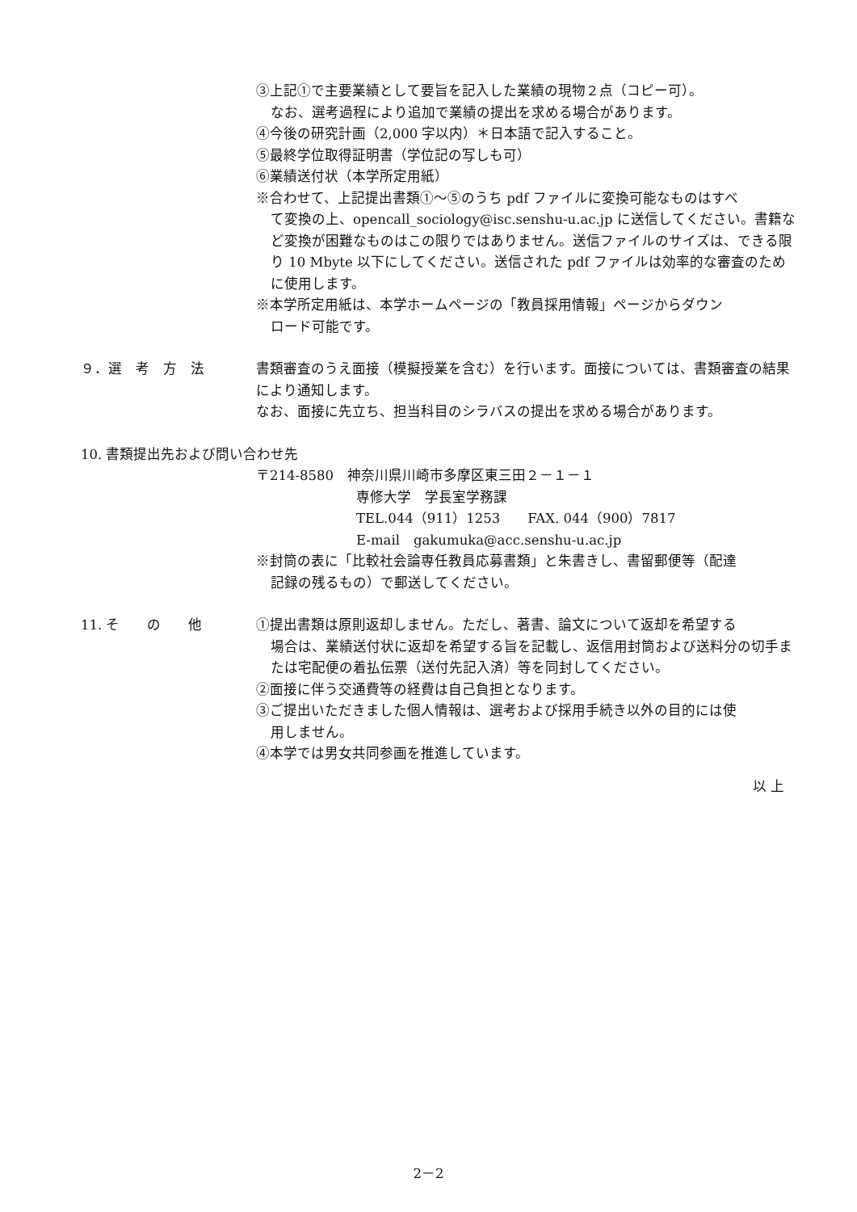③上記①で主要業績として要旨を記入した業績の現物２点（コピー可）。
なお、選考過程により追加で業績の提出を求める場合があります。
④今後の研究計画（2,000 字以内）＊日本語で記入すること。
⑤最終学位取得証明書（学位記の写しも可）
⑥業績送付状（本学所定用紙）
※合わせて、上記提出書類①～⑤のうち pdf ファイルに変換可能なものはすべ
て変換の上、opencall_sociology@isc.senshu-u.ac.jp に送信してください。書籍など変換が困難なものはこの限りではありません。送信ファイルのサイズは、できる限り 10 Mbyte 以下にしてください。送信された pdf ファイルは効率的な審査のために使用します。
※本学所定用紙は、本学ホームページの「教員採用情報」ページからダウン
ロード可能です。
９．選　考　方　法 書類審査のうえ面接（模擬授業を含む）を行います。面接については、書類審査の結果により通知します。
なお、面接に先立ち、担当科目のシラバスの提出を求める場合があります。
10. 書類提出先および問い合わせ先
〒214-8580　神奈川県川崎市多摩区東三田２－１－１
専修大学　学長室学務課
TEL.044（911）1253　　FAX. 044（900）7817
E-mail　gakumuka@acc.senshu-u.ac.jp
※封筒の表に「比較社会論専任教員応募書類」と朱書きし、書留郵便等（配達
記録の残るもの）で郵送してください。
11. そ　　の　　他 ①提出書類は原則返却しません。ただし、著書、論文について返却を希望する
場合は、業績送付状に返却を希望する旨を記載し、返信用封筒および送料分の切手または宅配便の着払伝票（送付先記入済）等を同封してください。
②面接に伴う交通費等の経費は自己負担となります。
③ご提出いただきました個人情報は、選考および採用手続き以外の目的には使
用しません。
④本学では男女共同参画を推進しています。
以 上
2－2